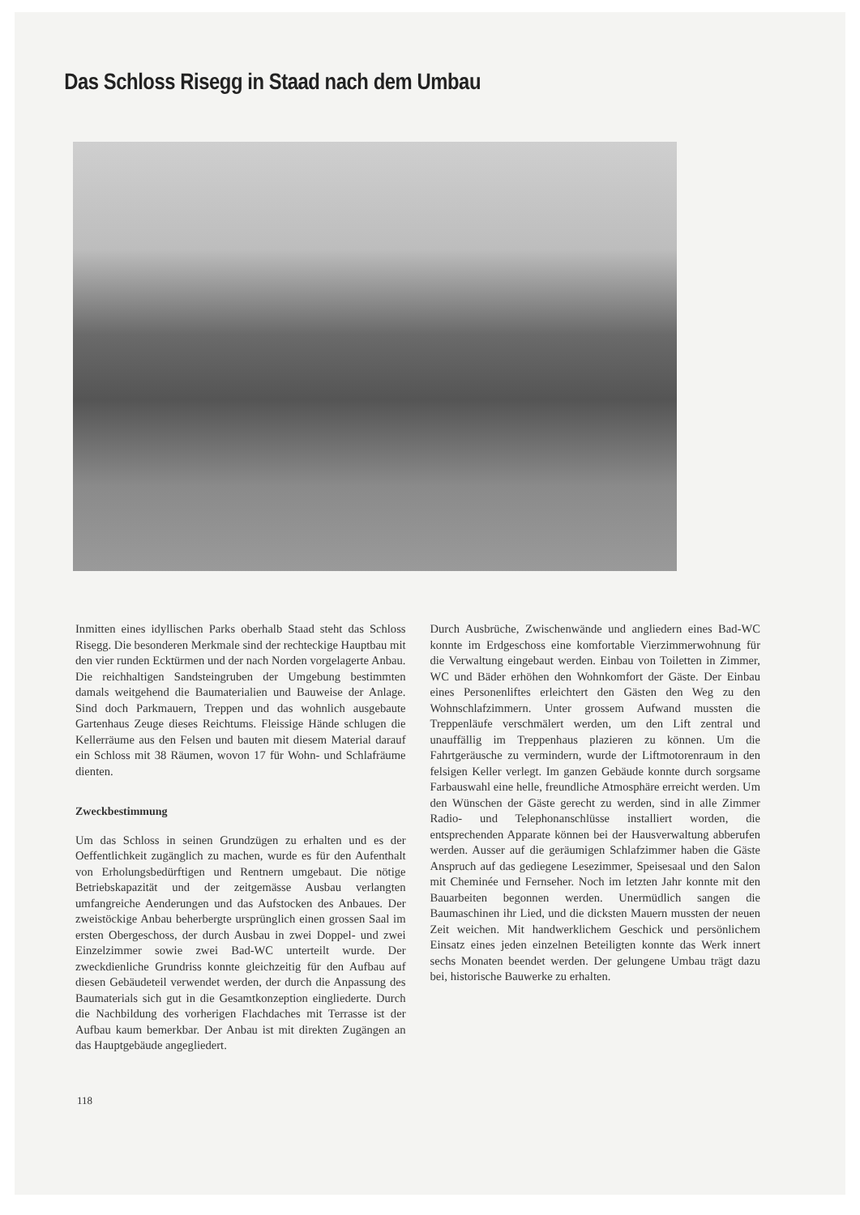Das Schloss Risegg in Staad nach dem Umbau
Inmitten eines idyllischen Parks oberhalb Staad steht das Schloss Risegg. Die besonderen Merkmale sind der rechteckige Hauptbau mit den vier runden Ecktürmen und der nach Norden vorgelagerte Anbau. Die reichhaltigen Sandsteingruben der Umgebung bestimmten damals weitgehend die Baumaterialien und Bauweise der Anlage. Sind doch Parkmauern, Treppen und das wohnlich ausgebaute Gartenhaus Zeuge dieses Reichtums. Fleissige Hände schlugen die Kellerräume aus den Felsen und bauten mit diesem Material darauf ein Schloss mit 38 Räumen, wovon 17 für Wohn- und Schlafräume dienten.
Zweckbestimmung
Um das Schloss in seinen Grundzügen zu erhalten und es der Oeffentlichkeit zugänglich zu machen, wurde es für den Aufenthalt von Erholungsbedürftigen und Rentnern umgebaut. Die nötige Betriebskapazität und der zeitgemässe Ausbau verlangten umfangreiche Aenderungen und das Aufstocken des Anbaues. Der zweistöckige Anbau beherbergte ursprünglich einen grossen Saal im ersten Obergeschoss, der durch Ausbau in zwei Doppel- und zwei Einzelzimmer sowie zwei Bad-WC unterteilt wurde. Der zweckdienliche Grundriss konnte gleichzeitig für den Aufbau auf diesen Gebäudeteil verwendet werden, der durch die Anpassung des Baumaterials sich gut in die Gesamtkonzeption eingliederte. Durch die Nachbildung des vorherigen Flachdaches mit Terrasse ist der Aufbau kaum bemerkbar. Der Anbau ist mit direkten Zugängen an das Hauptgebäude angegliedert.
Durch Ausbrüche, Zwischenwände und angliedern eines Bad-WC konnte im Erdgeschoss eine komfortable Vierzimmerwohnung für die Verwaltung eingebaut werden. Einbau von Toiletten in Zimmer, WC und Bäder erhöhen den Wohnkomfort der Gäste. Der Einbau eines Personenliftes erleichtert den Gästen den Weg zu den Wohnschlafzimmern. Unter grossem Aufwand mussten die Treppenläufe verschmälert werden, um den Lift zentral und unauffällig im Treppenhaus plazieren zu können. Um die Fahrtgeräusche zu vermindern, wurde der Liftmotorenraum in den felsigen Keller verlegt. Im ganzen Gebäude konnte durch sorgsame Farbauswahl eine helle, freundliche Atmosphäre erreicht werden. Um den Wünschen der Gäste gerecht zu werden, sind in alle Zimmer Radio- und Telephonanschlüsse installiert worden, die entsprechenden Apparate können bei der Hausverwaltung abberufen werden. Ausser auf die geräumigen Schlafzimmer haben die Gäste Anspruch auf das gediegene Lesezimmer, Speisesaal und den Salon mit Cheminée und Fernseher. Noch im letzten Jahr konnte mit den Bauarbeiten begonnen werden. Unermüdlich sangen die Baumaschinen ihr Lied, und die dicksten Mauern mussten der neuen Zeit weichen. Mit handwerklichem Geschick und persönlichem Einsatz eines jeden einzelnen Beteiligten konnte das Werk innert sechs Monaten beendet werden. Der gelungene Umbau trägt dazu bei, historische Bauwerke zu erhalten.
118